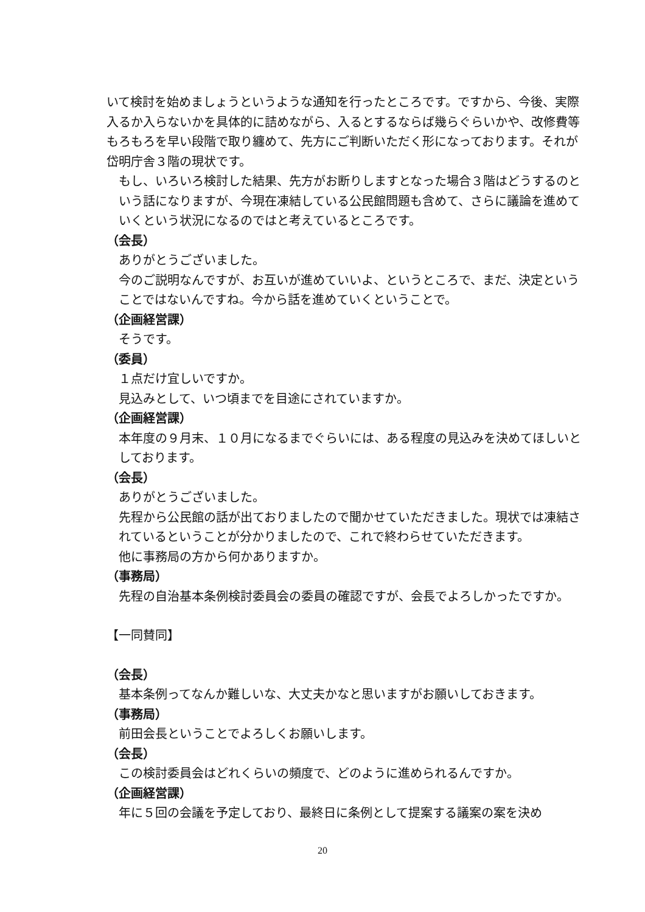いて検討を始めましょうというような通知を行ったところです。ですから、今後、実際入るか入らないかを具体的に詰めながら、入るとするならば幾らぐらいかや、改修費等もろもろを早い段階で取り纏めて、先方にご判断いただく形になっております。それが岱明庁舎３階の現状です。
もし、いろいろ検討した結果、先方がお断りしますとなった場合３階はどうするのという話になりますが、今現在凍結している公民館問題も含めて、さらに議論を進めていくという状況になるのではと考えているところです。
（会長）
ありがとうございました。
今のご説明なんですが、お互いが進めていいよ、というところで、まだ、決定ということではないんですね。今から話を進めていくということで。
（企画経営課）
そうです。
（委員）
１点だけ宜しいですか。
見込みとして、いつ頃までを目途にされていますか。
（企画経営課）
本年度の９月末、１０月になるまでぐらいには、ある程度の見込みを決めてほしいとしております。
（会長）
ありがとうございました。
先程から公民館の話が出ておりましたので聞かせていただきました。現状では凍結されているということが分かりましたので、これで終わらせていただきます。
他に事務局の方から何かありますか。
（事務局）
先程の自治基本条例検討委員会の委員の確認ですが、会長でよろしかったですか。
【一同賛同】
（会長）
基本条例ってなんか難しいな、大丈夫かなと思いますがお願いしておきます。
（事務局）
前田会長ということでよろしくお願いします。
（会長）
この検討委員会はどれくらいの頻度で、どのように進められるんですか。
（企画経営課）
年に５回の会議を予定しており、最終日に条例として提案する議案の案を決め
20